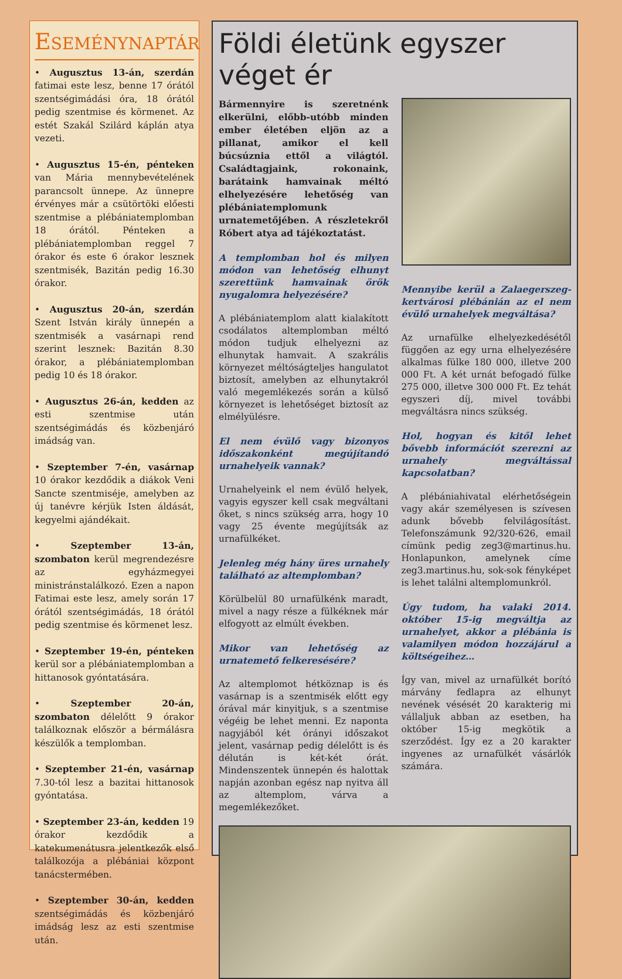ESEMÉNYNAPTÁR
• Augusztus 13-án, szerdán fatimai este lesz, benne 17 órától szentségimádási óra, 18 órától pedig szentmise és körmenet. Az estét Szakál Szilárd káplán atya vezeti.
• Augusztus 15-én, pénteken van Mária mennybevételének parancsolt ünnepe. Az ünnepre érvényes már a csütörtöki előesti szentmise a plébániatemplomban 18 órától. Pénteken a plébániatemplomban reggel 7 órakor és este 6 órakor lesznek szentmisék, Bazitán pedig 16.30 órakor.
• Augusztus 20-án, szerdán Szent István király ünnepén a szentmisék a vasárnapi rend szerint lesznek: Bazitán 8.30 órakor, a plébániatemplomban pedig 10 és 18 órakor.
• Augusztus 26-án, kedden az esti szentmise után szentségimádás és közbenjáró imádság van.
• Szeptember 7-én, vasárnap 10 órakor kezdődik a diákok Veni Sancte szentmiséje, amelyben az új tanévre kérjük Isten áldását, kegyelmi ajándékait.
• Szeptember 13-án, szombaton kerül megrendezésre az egyházmegyei ministránstalálkozó. Ezen a napon Fatimai este lesz, amely során 17 órától szentségimádás, 18 órától pedig szentmise és körmenet lesz.
• Szeptember 19-én, pénteken kerül sor a plébániatemplomban a hittanosok gyóntatására.
• Szeptember 20-án, szombaton délelőtt 9 órakor találkoznak először a bérmálásra készülők a templomban.
• Szeptember 21-én, vasárnap 7.30-tól lesz a bazitai hittanosok gyóntatása.
• Szeptember 23-án, kedden 19 órakor kezdődik a katekumenátusra jelentkezők első találkozója a plébániai központ tanácstermében.
• Szeptember 30-án, kedden szentségimádás és közbenjáró imádság lesz az esti szentmise után.
Földi életünk egyszer véget ér
Bármennyire is szeretnénk elkerülni, előbb-utóbb minden ember életében eljön az a pillanat, amikor el kell búcsúznia ettől a világtól. Családtagjaink, rokonaink, barátaink hamvainak méltó elhelyezésére lehetőség van plébániatemplomunk urnatemetőjében. A részletekről Róbert atya ad tájékoztatást.
A templomban hol és milyen módon van lehetőség elhunyt szerettünk hamvainak örök nyugalomra helyezésére?
A plébániatemplom alatt kialakított csodálatos altemplomban méltó módon tudjuk elhelyezni az elhunytak hamvait. A szakrális környezet méltóságteljes hangulatot biztosít, amelyben az elhunytakról való megemlékezés során a külső környezet is lehetőséget biztosít az elmélyülésre.
El nem évülő vagy bizonyos időszakonként megújítandó urnahelyeik vannak?
Urnahelyeink el nem évülő helyek, vagyis egyszer kell csak megváltani őket, s nincs szükség arra, hogy 10 vagy 25 évente megújítsák az urnafülkéket.
Jelenleg még hány üres urnahely található az altemplomban?
Körülbelül 80 urnafülkénk maradt, mivel a nagy része a fülkéknek már elfogyott az elmúlt években.
Mikor van lehetőség az urnatemető felkeresésére?
Az altemplomot hétköznap is és vasárnap is a szentmisék előtt egy órával már kinyitjuk, s a szentmise végéig be lehet menni. Ez naponta nagyjából két órányi időszakot jelent, vasárnap pedig délelőtt is és délután is két-két órát. Mindenszentek ünnepén és halottak napján azonban egész nap nyitva áll az altemplom, várva a megemlékezőket.
Mennyibe kerül a Zalaegerszeg-kertvárosi plébánián az el nem évülő urnahelyek megváltása?
Az urnafülke elhelyezkedésétől függően az egy urna elhelyezésére alkalmas fülke 180 000, illetve 200 000 Ft. A két urnát befogadó fülke 275 000, illetve 300 000 Ft. Ez tehát egyszeri díj, mivel további megváltásra nincs szükség.
Hol, hogyan és kitől lehet bővebb információt szerezni az urnahely megváltással kapcsolatban?
A plébániahivatal elérhetőségein vagy akár személyesen is szívesen adunk bővebb felvilágosítást. Telefonszámunk 92/320-626, email címünk pedig zeg3@martinus.hu. Honlapunkon, amelynek címe zeg3.martinus.hu, sok-sok fényképet is lehet találni altemplomunkról.
Úgy tudom, ha valaki 2014. október 15-ig megváltja az urnahelyet, akkor a plébánia is valamilyen módon hozzájárul a költségeihez…
Így van, mivel az urnafülkét borító márvány fedlapra az elhunyt nevének vésését 20 karakterig mi vállaljuk abban az esetben, ha október 15-ig megkötik a szerződést. Így ez a 20 karakter ingyenes az urnafülkét vásárlók számára.